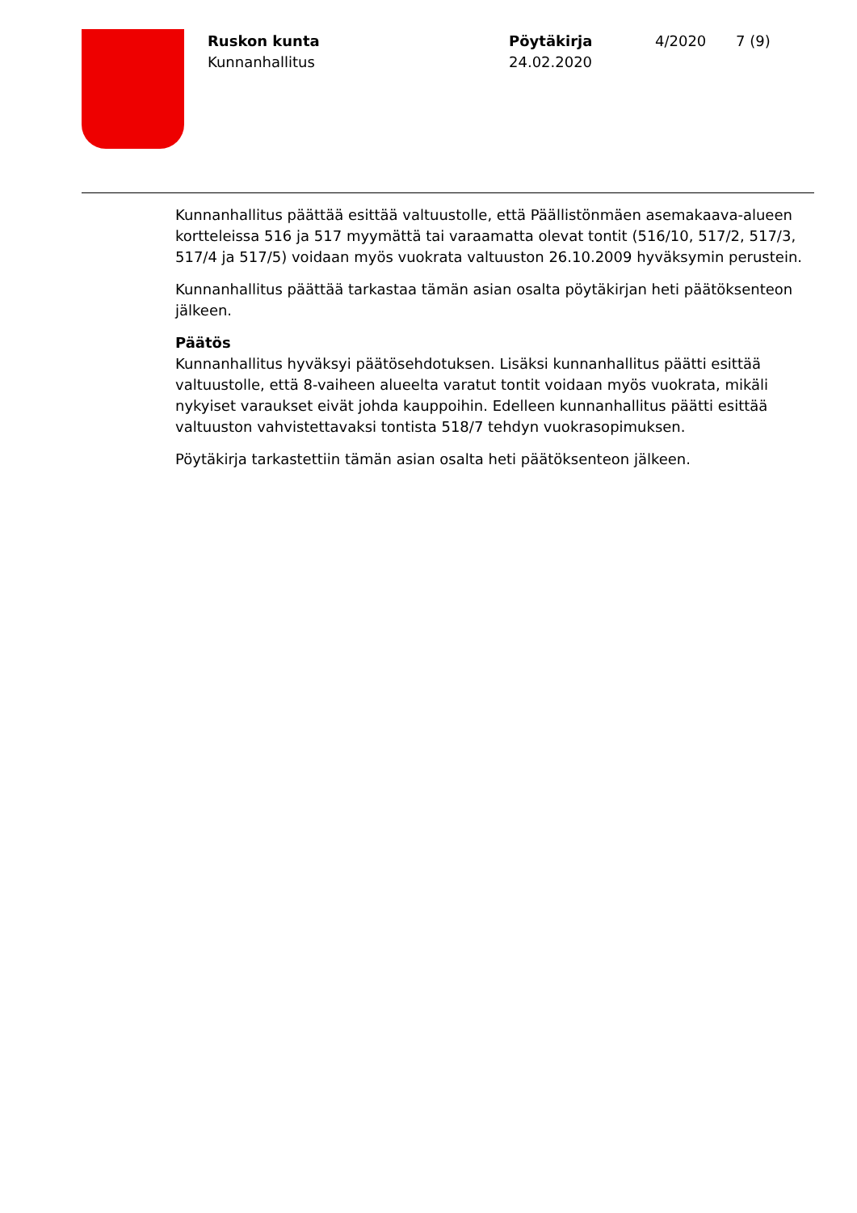Ruskon kunta
Kunnanhallitus
Pöytäkirja
24.02.2020
4/2020 7 (9)
Kunnanhallitus päättää esittää valtuustolle, että Päällistönmäen asemakaava-alueen kortteleissa 516 ja 517 myymättä tai varaamatta olevat tontit (516/10, 517/2, 517/3, 517/4 ja 517/5) voidaan myös vuokrata valtuuston 26.10.2009 hyväksymin perustein.
Kunnanhallitus päättää tarkastaa tämän asian osalta pöytäkirjan heti päätöksenteon jälkeen.
Päätös
Kunnanhallitus hyväksyi päätösehdotuksen. Lisäksi kunnanhallitus päätti esittää valtuustolle, että 8-vaiheen alueelta varatut tontit voidaan myös vuokrata, mikäli nykyiset varaukset eivät johda kauppoihin. Edelleen kunnanhallitus päätti esittää valtuuston vahvistettavaksi tontista 518/7 tehdyn vuokrasopimuksen.
Pöytäkirja tarkastettiin tämän asian osalta heti päätöksenteon jälkeen.